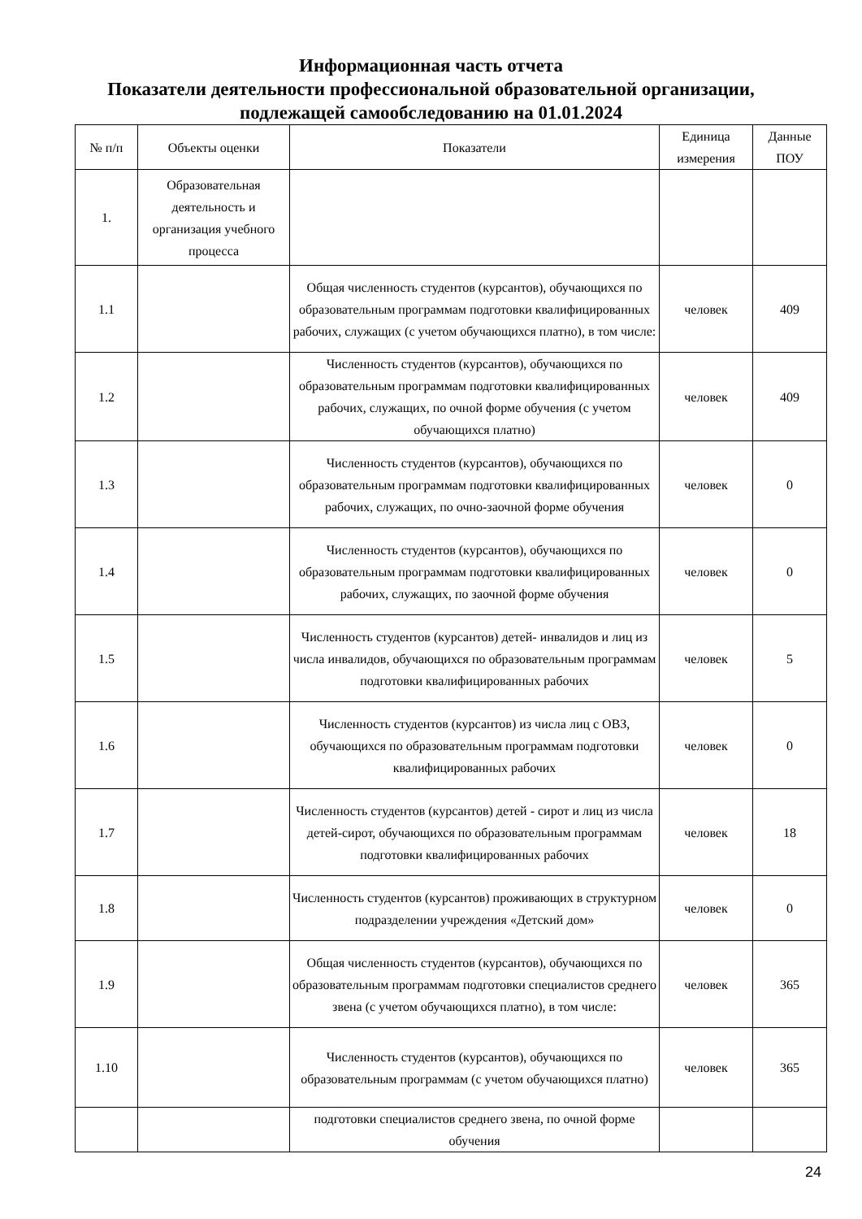Информационная часть отчета
Показатели деятельности профессиональной образовательной организации,
подлежащей самообследованию на 01.01.2024
| № п/п | Объекты оценки | Показатели | Единица измерения | Данные ПОУ |
| --- | --- | --- | --- | --- |
| 1. | Образовательная деятельность и организация учебного процесса | | | |
| 1.1 | | Общая численность студентов (курсантов), обучающихся по образовательным программам подготовки квалифицированных рабочих, служащих (с учетом обучающихся платно), в том числе: | человек | 409 |
| 1.2 | | Численность студентов (курсантов), обучающихся по образовательным программам подготовки квалифицированных рабочих, служащих, по очной форме обучения (с учетом обучающихся платно) | человек | 409 |
| 1.3 | | Численность студентов (курсантов), обучающихся по образовательным программам подготовки квалифицированных рабочих, служащих, по очно-заочной форме обучения | человек | 0 |
| 1.4 | | Численность студентов (курсантов), обучающихся по образовательным программам подготовки квалифицированных рабочих, служащих, по заочной форме обучения | человек | 0 |
| 1.5 | | Численность студентов (курсантов) детей- инвалидов и лиц из числа инвалидов, обучающихся по образовательным программам подготовки квалифицированных рабочих | человек | 5 |
| 1.6 | | Численность студентов (курсантов) из числа лиц с ОВЗ, обучающихся по образовательным программам подготовки квалифицированных рабочих | человек | 0 |
| 1.7 | | Численность студентов (курсантов) детей - сирот и лиц из числа детей-сирот, обучающихся по образовательным программам подготовки квалифицированных рабочих | человек | 18 |
| 1.8 | | Численность студентов (курсантов) проживающих в структурном подразделении учреждения «Детский дом» | человек | 0 |
| 1.9 | | Общая численность студентов (курсантов), обучающихся по образовательным программам подготовки специалистов среднего звена (с учетом обучающихся платно), в том числе: | человек | 365 |
| 1.10 | | Численность студентов (курсантов), обучающихся по образовательным программам (с учетом обучающихся платно) | человек | 365 |
| | | подготовки специалистов среднего звена, по очной форме обучения | | |
24